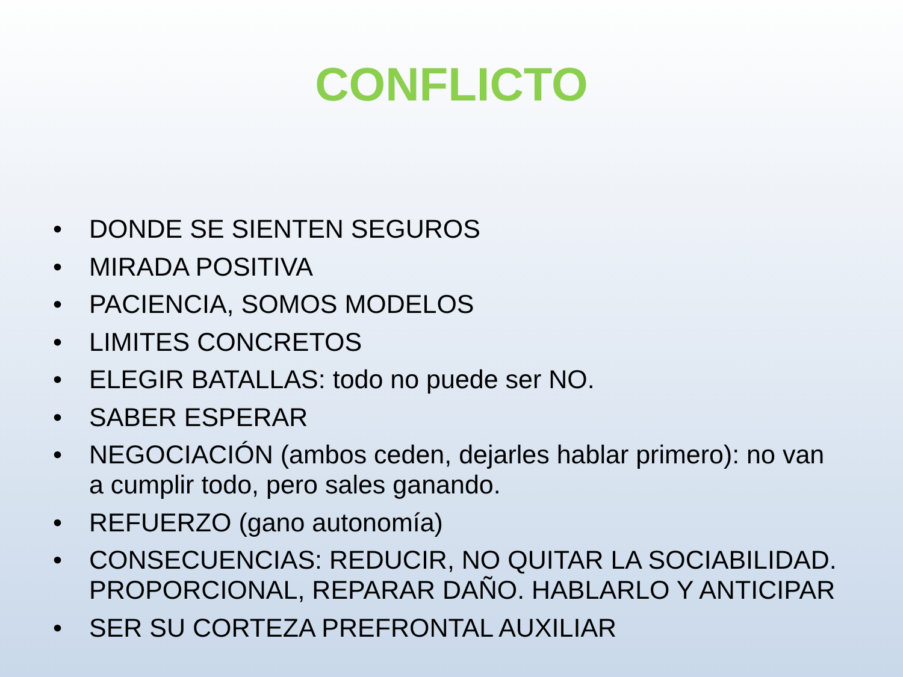CONFLICTO
• DONDE SE SIENTEN SEGUROS
• MIRADA POSITIVA
• PACIENCIA, SOMOS MODELOS
• LIMITES CONCRETOS
• ELEGIR BATALLAS: todo no puede ser NO.
• SABER ESPERAR
• NEGOCIACIÓN (ambos ceden, dejarles hablar primero): no van a cumplir todo, pero sales ganando.
• REFUERZO (gano autonomía)
• CONSECUENCIAS: REDUCIR, NO QUITAR LA SOCIABILIDAD. PROPORCIONAL, REPARAR DAÑO. HABLARLO Y ANTICIPAR
• SER SU CORTEZA PREFRONTAL AUXILIAR